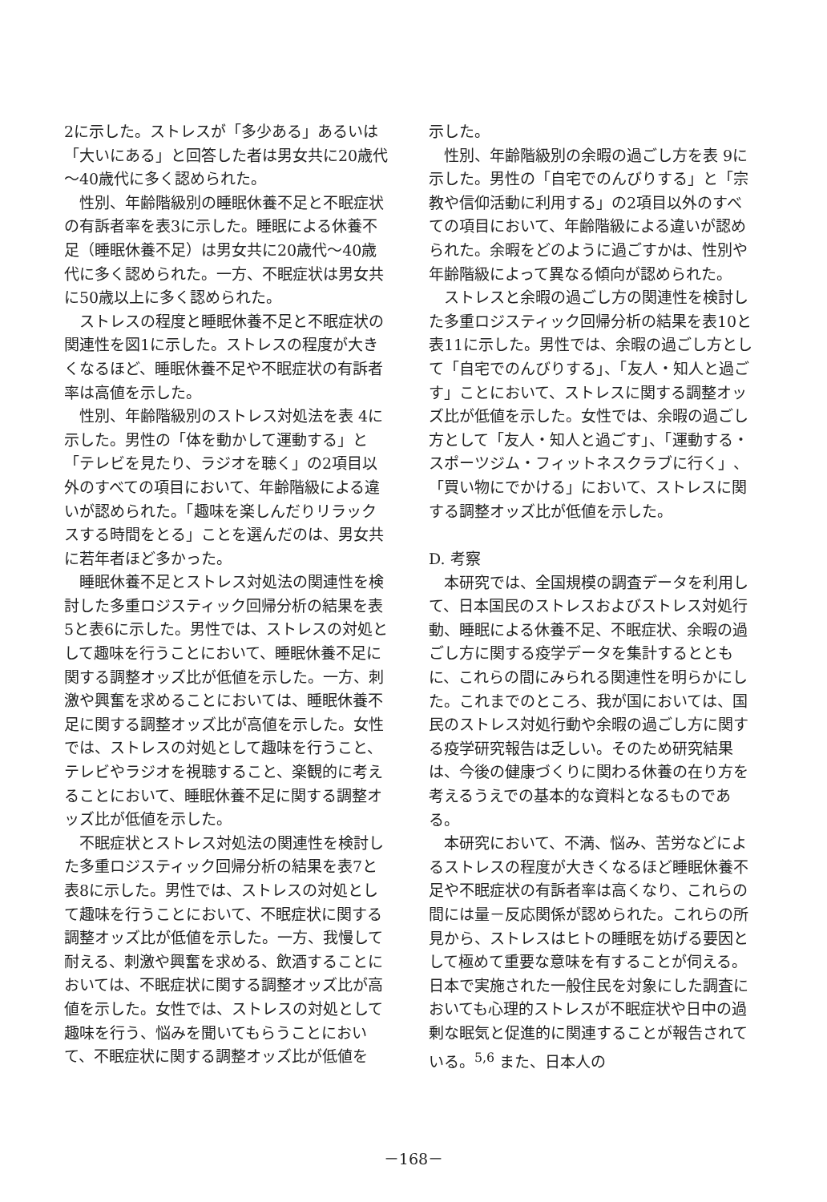2に示した。ストレスが「多少ある」あるいは「大いにある」と回答した者は男女共に20歳代～40歳代に多く認められた。
性別、年齢階級別の睡眠休養不足と不眠症状の有訴者率を表3に示した。睡眠による休養不足（睡眠休養不足）は男女共に20歳代～40歳代に多く認められた。一方、不眠症状は男女共に50歳以上に多く認められた。
ストレスの程度と睡眠休養不足と不眠症状の関連性を図1に示した。ストレスの程度が大きくなるほど、睡眠休養不足や不眠症状の有訴者率は高値を示した。
性別、年齢階級別のストレス対処法を表 4に示した。男性の「体を動かして運動する」と「テレビを見たり、ラジオを聴く」の2項目以外のすべての項目において、年齢階級による違いが認められた。「趣味を楽しんだりリラックスする時間をとる」ことを選んだのは、男女共に若年者ほど多かった。
睡眠休養不足とストレス対処法の関連性を検討した多重ロジスティック回帰分析の結果を表5と表6に示した。男性では、ストレスの対処として趣味を行うことにおいて、睡眠休養不足に関する調整オッズ比が低値を示した。一方、刺激や興奮を求めることにおいては、睡眠休養不足に関する調整オッズ比が高値を示した。女性では、ストレスの対処として趣味を行うこと、テレビやラジオを視聴すること、楽観的に考えることにおいて、睡眠休養不足に関する調整オッズ比が低値を示した。
不眠症状とストレス対処法の関連性を検討した多重ロジスティック回帰分析の結果を表7と表8に示した。男性では、ストレスの対処として趣味を行うことにおいて、不眠症状に関する調整オッズ比が低値を示した。一方、我慢して耐える、刺激や興奮を求める、飲酒することにおいては、不眠症状に関する調整オッズ比が高値を示した。女性では、ストレスの対処として趣味を行う、悩みを聞いてもらうことにおいて、不眠症状に関する調整オッズ比が低値を
示した。
性別、年齢階級別の余暇の過ごし方を表 9に示した。男性の「自宅でのんびりする」と「宗教や信仰活動に利用する」の2項目以外のすべての項目において、年齢階級による違いが認められた。余暇をどのように過ごすかは、性別や年齢階級によって異なる傾向が認められた。
ストレスと余暇の過ごし方の関連性を検討した多重ロジスティック回帰分析の結果を表10と表11に示した。男性では、余暇の過ごし方として「自宅でのんびりする」、「友人・知人と過ごす」ことにおいて、ストレスに関する調整オッズ比が低値を示した。女性では、余暇の過ごし方として「友人・知人と過ごす」、「運動する・スポーツジム・フィットネスクラブに行く」、「買い物にでかける」において、ストレスに関する調整オッズ比が低値を示した。
D. 考察
本研究では、全国規模の調査データを利用して、日本国民のストレスおよびストレス対処行動、睡眠による休養不足、不眠症状、余暇の過ごし方に関する疫学データを集計するとともに、これらの間にみられる関連性を明らかにした。これまでのところ、我が国においては、国民のストレス対処行動や余暇の過ごし方に関する疫学研究報告は乏しい。そのため研究結果は、今後の健康づくりに関わる休養の在り方を考えるうえでの基本的な資料となるものである。
本研究において、不満、悩み、苦労などによるストレスの程度が大きくなるほど睡眠休養不足や不眠症状の有訴者率は高くなり、これらの間には量－反応関係が認められた。これらの所見から、ストレスはヒトの睡眠を妨げる要因として極めて重要な意味を有することが伺える。日本で実施された一般住民を対象にした調査においても心理的ストレスが不眠症状や日中の過剰な眠気と促進的に関連することが報告されている。<sup>5,6</sup> また、日本人の
－168－